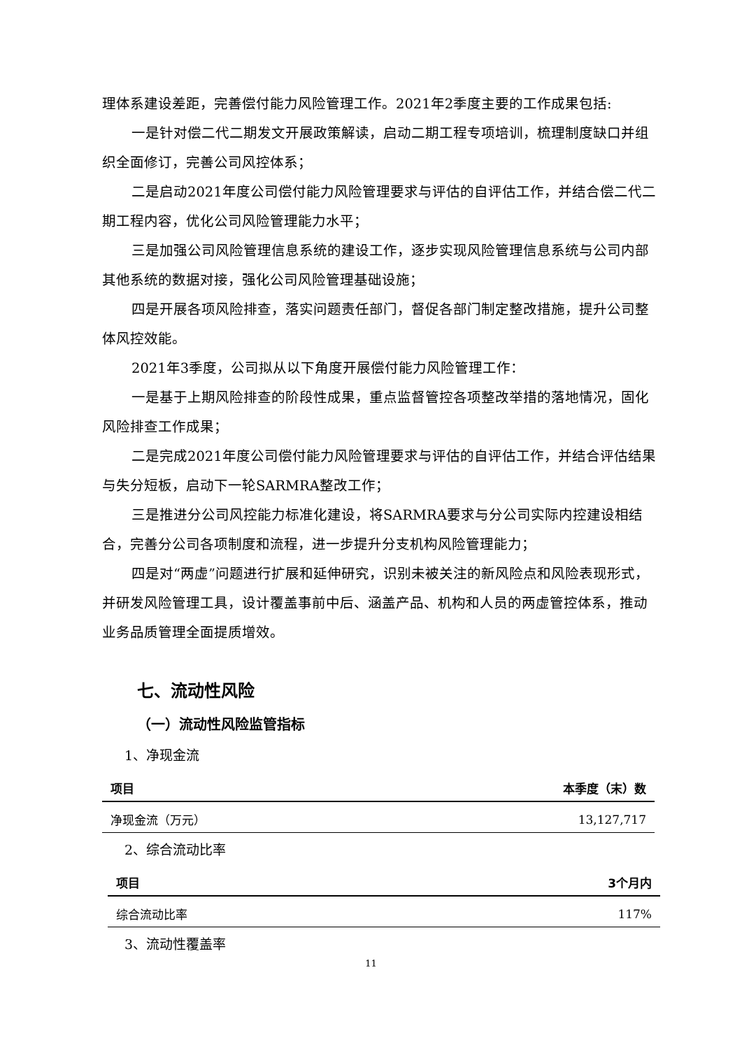理体系建设差距，完善偿付能力风险管理工作。2021年2季度主要的工作成果包括:
一是针对偿二代二期发文开展政策解读，启动二期工程专项培训，梳理制度缺口并组织全面修订，完善公司风控体系；
二是启动2021年度公司偿付能力风险管理要求与评估的自评估工作，并结合偿二代二期工程内容，优化公司风险管理能力水平；
三是加强公司风险管理信息系统的建设工作，逐步实现风险管理信息系统与公司内部其他系统的数据对接，强化公司风险管理基础设施；
四是开展各项风险排查，落实问题责任部门，督促各部门制定整改措施，提升公司整体风控效能。
2021年3季度，公司拟从以下角度开展偿付能力风险管理工作：
一是基于上期风险排查的阶段性成果，重点监督管控各项整改举措的落地情况，固化风险排查工作成果；
二是完成2021年度公司偿付能力风险管理要求与评估的自评估工作，并结合评估结果与失分短板，启动下一轮SARMRA整改工作；
三是推进分公司风控能力标准化建设，将SARMRA要求与分公司实际内控建设相结合，完善分公司各项制度和流程，进一步提升分支机构风险管理能力；
四是对“两虚”问题进行扩展和延伸研究，识别未被关注的新风险点和风险表现形式，并研发风险管理工具，设计覆盖事前中后、涵盖产品、机构和人员的两虚管控体系，推动业务品质管理全面提质增效。
七、流动性风险
（一）流动性风险监管指标
1、净现金流
| 项目 | 本季度（末）数 |
| --- | --- |
| 净现金流（万元） | 13,127,717 |
2、综合流动比率
| 项目 | 3个月内 |
| --- | --- |
| 综合流动比率 | 117% |
3、流动性覆盖率
11